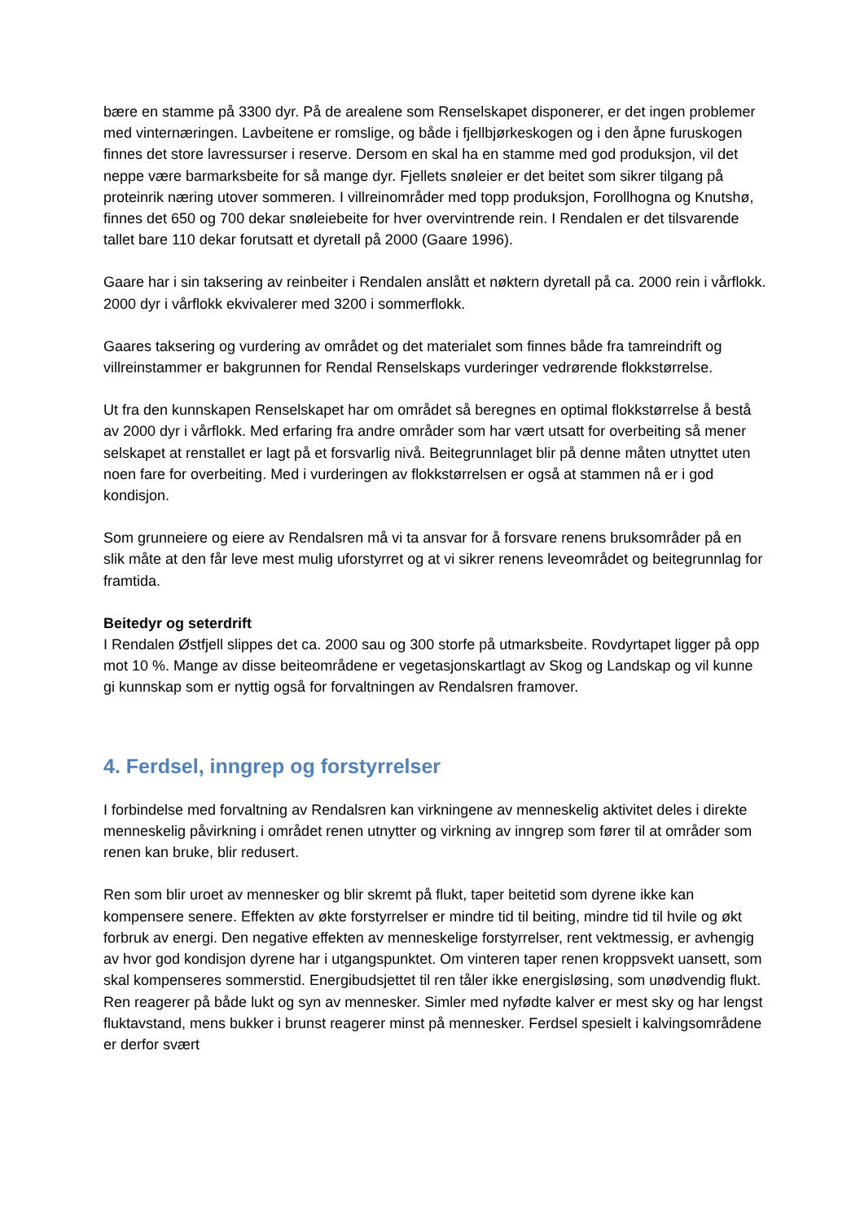bære en stamme på 3300 dyr. På de arealene som Renselskapet disponerer, er det ingen problemer med vinternæringen. Lavbeitene er romslige, og både i fjellbjørkeskogen og i den åpne furuskogen finnes det store lavressurser i reserve. Dersom en skal ha en stamme med god produksjon, vil det neppe være barmarksbeite for så mange dyr. Fjellets snøleier er det beitet som sikrer tilgang på proteinrik næring utover sommeren. I villreinområder med topp produksjon, Forollhogna og Knutshø, finnes det 650 og 700 dekar snøleiebeite for hver overvintrende rein. I Rendalen er det tilsvarende tallet bare 110 dekar forutsatt et dyretall på 2000 (Gaare 1996).
Gaare har i sin taksering av reinbeiter i Rendalen anslått et nøktern dyretall på ca. 2000 rein i vårflokk. 2000 dyr i vårflokk ekvivalerer med 3200 i sommerflokk.
Gaares taksering og vurdering av området og det materialet som finnes både fra tamreindrift og villreinstammer er bakgrunnen for Rendal Renselskaps vurderinger vedrørende flokkstørrelse.
Ut fra den kunnskapen Renselskapet har om området så beregnes en optimal flokkstørrelse å bestå av 2000 dyr i vårflokk. Med erfaring fra andre områder som har vært utsatt for overbeiting så mener selskapet at renstallet er lagt på et forsvarlig nivå. Beitegrunnlaget blir på denne måten utnyttet uten noen fare for overbeiting. Med i vurderingen av flokkstørrelsen er også at stammen nå er i god kondisjon.
Som grunneiere og eiere av Rendalsren må vi ta ansvar for å forsvare renens bruksområder på en slik måte at den får leve mest mulig uforstyrret og at vi sikrer renens leveområdet og beitegrunnlag for framtida.
Beitedyr og seterdrift
I Rendalen Østfjell slippes det ca. 2000 sau og 300 storfe på utmarksbeite. Rovdyrtapet ligger på opp mot 10 %. Mange av disse beiteområdene er vegetasjonskartlagt av Skog og Landskap og vil kunne gi kunnskap som er nyttig også for forvaltningen av Rendalsren framover.
4. Ferdsel, inngrep og forstyrrelser
I forbindelse med forvaltning av Rendalsren kan virkningene av menneskelig aktivitet deles i direkte menneskelig påvirkning i området renen utnytter og virkning av inngrep som fører til at områder som renen kan bruke, blir redusert.
Ren som blir uroet av mennesker og blir skremt på flukt, taper beitetid som dyrene ikke kan kompensere senere. Effekten av økte forstyrrelser er mindre tid til beiting, mindre tid til hvile og økt forbruk av energi. Den negative effekten av menneskelige forstyrrelser, rent vektmessig, er avhengig av hvor god kondisjon dyrene har i utgangspunktet. Om vinteren taper renen kroppsvekt uansett, som skal kompenseres sommerstid. Energibudsjettet til ren tåler ikke energisløsing, som unødvendig flukt. Ren reagerer på både lukt og syn av mennesker. Simler med nyfødte kalver er mest sky og har lengst fluktavstand, mens bukker i brunst reagerer minst på mennesker. Ferdsel spesielt i kalvingsområdene er derfor svært